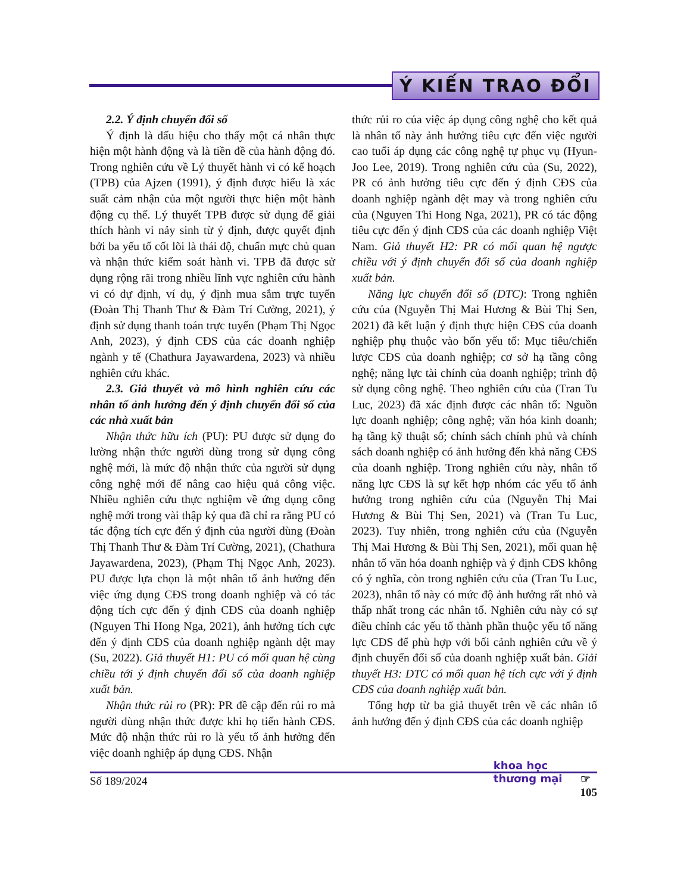Ý KIẾN TRAO ĐỔI
2.2. Ý định chuyển đổi số
Ý định là dấu hiệu cho thấy một cá nhân thực hiện một hành động và là tiền đề của hành động đó. Trong nghiên cứu về Lý thuyết hành vi có kế hoạch (TPB) của Ajzen (1991), ý định được hiểu là xác suất cảm nhận của một người thực hiện một hành động cụ thể. Lý thuyết TPB được sử dụng để giải thích hành vi nảy sinh từ ý định, được quyết định bởi ba yếu tố cốt lõi là thái độ, chuẩn mực chủ quan và nhận thức kiểm soát hành vi. TPB đã được sử dụng rộng rãi trong nhiều lĩnh vực nghiên cứu hành vi có dự định, ví dụ, ý định mua sắm trực tuyến (Đoàn Thị Thanh Thư & Đàm Trí Cường, 2021), ý định sử dụng thanh toán trực tuyến (Phạm Thị Ngọc Anh, 2023), ý định CĐS của các doanh nghiệp ngành y tế (Chathura Jayawardena, 2023) và nhiều nghiên cứu khác.
2.3. Giả thuyết và mô hình nghiên cứu các nhân tố ảnh hưởng đến ý định chuyển đổi số của các nhà xuất bản
Nhận thức hữu ích (PU): PU được sử dụng đo lường nhận thức người dùng trong sử dụng công nghệ mới, là mức độ nhận thức của người sử dụng công nghệ mới để nâng cao hiệu quả công việc. Nhiều nghiên cứu thực nghiệm về ứng dụng công nghệ mới trong vài thập kỷ qua đã chỉ ra rằng PU có tác động tích cực đến ý định của người dùng (Đoàn Thị Thanh Thư & Đàm Trí Cường, 2021), (Chathura Jayawardena, 2023), (Phạm Thị Ngọc Anh, 2023). PU được lựa chọn là một nhân tố ảnh hưởng đến việc ứng dụng CĐS trong doanh nghiệp và có tác động tích cực đến ý định CĐS của doanh nghiệp (Nguyen Thi Hong Nga, 2021), ảnh hưởng tích cực đến ý định CĐS của doanh nghiệp ngành dệt may (Su, 2022). Giả thuyết H1: PU có mối quan hệ cùng chiều tới ý định chuyển đổi số của doanh nghiệp xuất bản.
Nhận thức rủi ro (PR): PR đề cập đến rủi ro mà người dùng nhận thức được khi họ tiến hành CĐS. Mức độ nhận thức rủi ro là yếu tố ảnh hưởng đến việc doanh nghiệp áp dụng CĐS. Nhận
thức rủi ro của việc áp dụng công nghệ cho kết quả là nhân tố này ảnh hưởng tiêu cực đến việc người cao tuổi áp dụng các công nghệ tự phục vụ (Hyun-Joo Lee, 2019). Trong nghiên cứu của (Su, 2022), PR có ảnh hưởng tiêu cực đến ý định CĐS của doanh nghiệp ngành dệt may và trong nghiên cứu của (Nguyen Thi Hong Nga, 2021), PR có tác động tiêu cực đến ý định CĐS của các doanh nghiệp Việt Nam. Giả thuyết H2: PR có mối quan hệ ngược chiều với ý định chuyển đổi số của doanh nghiệp xuất bản.
Năng lực chuyển đổi số (DTC): Trong nghiên cứu của (Nguyễn Thị Mai Hương & Bùi Thị Sen, 2021) đã kết luận ý định thực hiện CĐS của doanh nghiệp phụ thuộc vào bốn yếu tố: Mục tiêu/chiến lược CĐS của doanh nghiệp; cơ sở hạ tầng công nghệ; năng lực tài chính của doanh nghiệp; trình độ sử dụng công nghệ. Theo nghiên cứu của (Tran Tu Luc, 2023) đã xác định được các nhân tố: Nguồn lực doanh nghiệp; công nghệ; văn hóa kinh doanh; hạ tầng kỹ thuật số; chính sách chính phủ và chính sách doanh nghiệp có ảnh hưởng đến khả năng CĐS của doanh nghiệp. Trong nghiên cứu này, nhân tố năng lực CĐS là sự kết hợp nhóm các yếu tố ảnh hưởng trong nghiên cứu của (Nguyễn Thị Mai Hương & Bùi Thị Sen, 2021) và (Tran Tu Luc, 2023). Tuy nhiên, trong nghiên cứu của (Nguyễn Thị Mai Hương & Bùi Thị Sen, 2021), mối quan hệ nhân tố văn hóa doanh nghiệp và ý định CĐS không có ý nghĩa, còn trong nghiên cứu của (Tran Tu Luc, 2023), nhân tố này có mức độ ảnh hưởng rất nhỏ và thấp nhất trong các nhân tố. Nghiên cứu này có sự điều chỉnh các yếu tố thành phần thuộc yếu tố năng lực CĐS để phù hợp với bối cảnh nghiên cứu về ý định chuyển đổi số của doanh nghiệp xuất bản. Giải thuyết H3: DTC có mối quan hệ tích cực với ý định CĐS của doanh nghiệp xuất bản.
Tổng hợp từ ba giả thuyết trên về các nhân tố ảnh hưởng đến ý định CĐS của các doanh nghiệp
Số 189/2024 khoa học
thương mại ☞
105